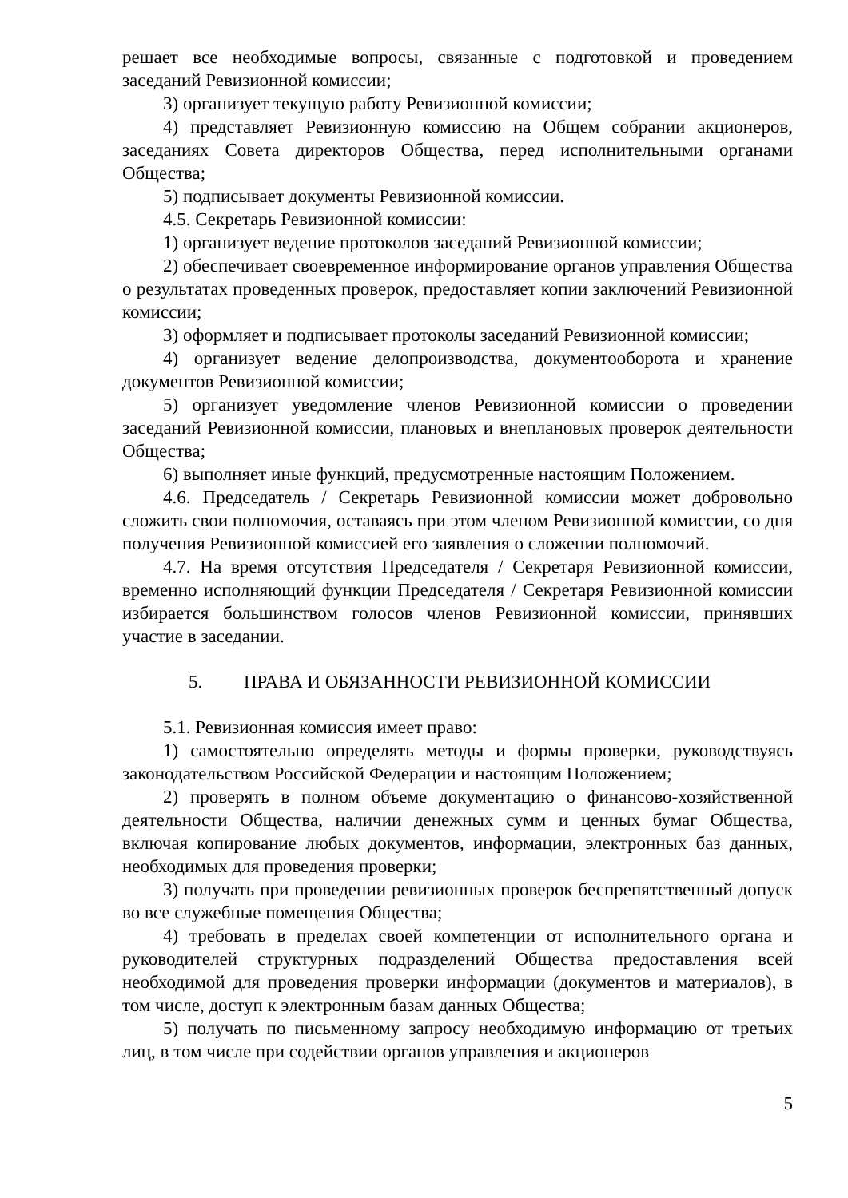решает все необходимые вопросы, связанные с подготовкой и проведением заседаний Ревизионной комиссии;
3) организует текущую работу Ревизионной комиссии;
4) представляет Ревизионную комиссию на Общем собрании акционеров, заседаниях Совета директоров Общества, перед исполнительными органами Общества;
5) подписывает документы Ревизионной комиссии.
4.5. Секретарь Ревизионной комиссии:
1) организует ведение протоколов заседаний Ревизионной комиссии;
2) обеспечивает своевременное информирование органов управления Общества о результатах проведенных проверок, предоставляет копии заключений Ревизионной комиссии;
3) оформляет и подписывает протоколы заседаний Ревизионной комиссии;
4) организует ведение делопроизводства, документооборота и хранение документов Ревизионной комиссии;
5) организует уведомление членов Ревизионной комиссии о проведении заседаний Ревизионной комиссии, плановых и внеплановых проверок деятельности Общества;
6) выполняет иные функций, предусмотренные настоящим Положением.
4.6. Председатель / Секретарь Ревизионной комиссии может добровольно сложить свои полномочия, оставаясь при этом членом Ревизионной комиссии, со дня получения Ревизионной комиссией его заявления о сложении полномочий.
4.7. На время отсутствия Председателя / Секретаря Ревизионной комиссии, временно исполняющий функции Председателя / Секретаря Ревизионной комиссии избирается большинством голосов членов Ревизионной комиссии, принявших участие в заседании.
5. ПРАВА И ОБЯЗАННОСТИ РЕВИЗИОННОЙ КОМИССИИ
5.1. Ревизионная комиссия имеет право:
1) самостоятельно определять методы и формы проверки, руководствуясь законодательством Российской Федерации и настоящим Положением;
2) проверять в полном объеме документацию о финансово-хозяйственной деятельности Общества, наличии денежных сумм и ценных бумаг Общества, включая копирование любых документов, информации, электронных баз данных, необходимых для проведения проверки;
3) получать при проведении ревизионных проверок беспрепятственный допуск во все служебные помещения Общества;
4) требовать в пределах своей компетенции от исполнительного органа и руководителей структурных подразделений Общества предоставления всей необходимой для проведения проверки информации (документов и материалов), в том числе, доступ к электронным базам данных Общества;
5) получать по письменному запросу необходимую информацию от третьих лиц, в том числе при содействии органов управления и акционеров
5